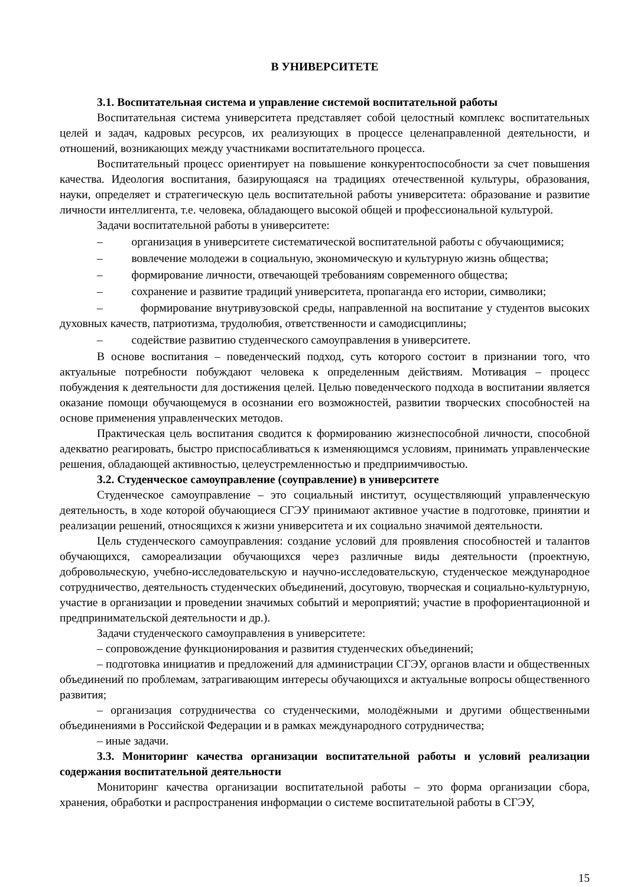В УНИВЕРСИТЕТЕ
3.1. Воспитательная система и управление системой воспитательной работы
Воспитательная система университета представляет собой целостный комплекс воспитательных целей и задач, кадровых ресурсов, их реализующих в процессе целенаправленной деятельности, и отношений, возникающих между участниками воспитательного процесса.
Воспитательный процесс ориентирует на повышение конкурентоспособности за счет повышения качества. Идеология воспитания, базирующаяся на традициях отечественной культуры, образования, науки, определяет и стратегическую цель воспитательной работы университета: образование и развитие личности интеллигента, т.е. человека, обладающего высокой общей и профессиональной культурой.
Задачи воспитательной работы в университете:
– организация в университете систематической воспитательной работы с обучающимися;
– вовлечение молодежи в социальную, экономическую и культурную жизнь общества;
– формирование личности, отвечающей требованиям современного общества;
– сохранение и развитие традиций университета, пропаганда его истории, символики;
– формирование внутривузовской среды, направленной на воспитание у студентов высоких духовных качеств, патриотизма, трудолюбия, ответственности и самодисциплины;
– содействие развитию студенческого самоуправления в университете.
В основе воспитания – поведенческий подход, суть которого состоит в признании того, что актуальные потребности побуждают человека к определенным действиям. Мотивация – процесс побуждения к деятельности для достижения целей. Целью поведенческого подхода в воспитании является оказание помощи обучающемуся в осознании его возможностей, развитии творческих способностей на основе применения управленческих методов.
Практическая цель воспитания сводится к формированию жизнеспособной личности, способной адекватно реагировать, быстро приспосабливаться к изменяющимся условиям, принимать управленческие решения, обладающей активностью, целеустремленностью и предприимчивостью.
3.2. Студенческое самоуправление (соуправление) в университете
Студенческое самоуправление – это социальный институт, осуществляющий управленческую деятельность, в ходе которой обучающиеся СГЭУ принимают активное участие в подготовке, принятии и реализации решений, относящихся к жизни университета и их социально значимой деятельности.
Цель студенческого самоуправления: создание условий для проявления способностей и талантов обучающихся, самореализации обучающихся через различные виды деятельности (проектную, добровольческую, учебно-исследовательскую и научно-исследовательскую, студенческое международное сотрудничество, деятельность студенческих объединений, досуговую, творческая и социально-культурную, участие в организации и проведении значимых событий и мероприятий; участие в профориентационной и предпринимательской деятельности и др.).
Задачи студенческого самоуправления в университете:
– сопровождение функционирования и развития студенческих объединений;
– подготовка инициатив и предложений для администрации СГЭУ, органов власти и общественных объединений по проблемам, затрагивающим интересы обучающихся и актуальные вопросы общественного развития;
– организация сотрудничества со студенческими, молодёжными и другими общественными объединениями в Российской Федерации и в рамках международного сотрудничества;
– иные задачи.
3.3. Мониторинг качества организации воспитательной работы и условий реализации содержания воспитательной деятельности
Мониторинг качества организации воспитательной работы – это форма организации сбора, хранения, обработки и распространения информации о системе воспитательной работы в СГЭУ,
15